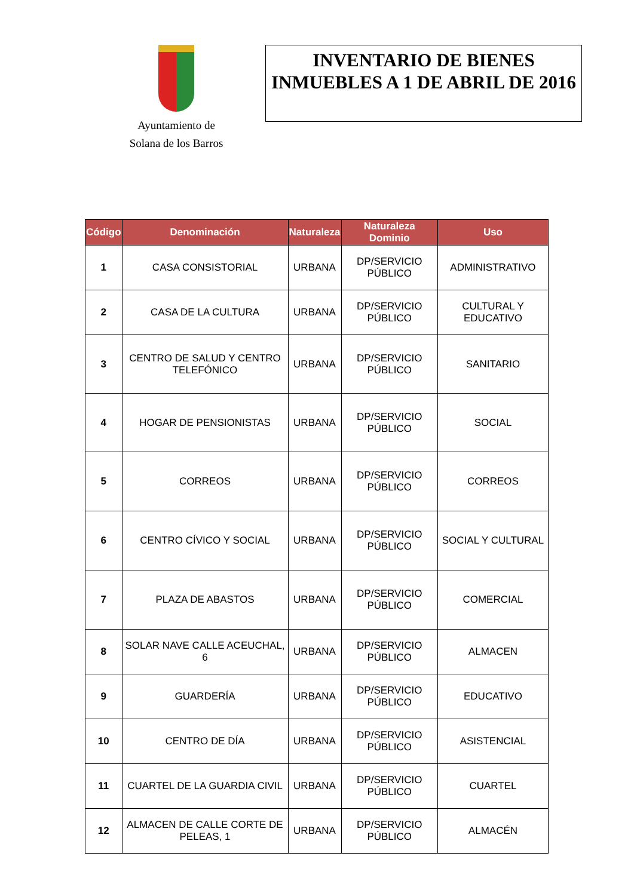Ayuntamiento de
Solana de los Barros
INVENTARIO DE BIENES INMUEBLES A 1 DE ABRIL DE 2016
| Código | Denominación | Naturaleza | Naturaleza Dominio | Uso |
| --- | --- | --- | --- | --- |
| 1 | CASA CONSISTORIAL | URBANA | DP/SERVICIO PÚBLICO | ADMINISTRATIVO |
| 2 | CASA DE LA CULTURA | URBANA | DP/SERVICIO PÚBLICO | CULTURAL Y EDUCATIVO |
| 3 | CENTRO DE SALUD Y CENTRO TELEFÓNICO | URBANA | DP/SERVICIO PÚBLICO | SANITARIO |
| 4 | HOGAR DE PENSIONISTAS | URBANA | DP/SERVICIO PÚBLICO | SOCIAL |
| 5 | CORREOS | URBANA | DP/SERVICIO PÚBLICO | CORREOS |
| 6 | CENTRO CÍVICO Y SOCIAL | URBANA | DP/SERVICIO PÚBLICO | SOCIAL Y CULTURAL |
| 7 | PLAZA DE ABASTOS | URBANA | DP/SERVICIO PÚBLICO | COMERCIAL |
| 8 | SOLAR NAVE CALLE ACEUCHAL, 6 | URBANA | DP/SERVICIO PÚBLICO | ALMACEN |
| 9 | GUARDERÍA | URBANA | DP/SERVICIO PÚBLICO | EDUCATIVO |
| 10 | CENTRO DE DÍA | URBANA | DP/SERVICIO PÚBLICO | ASISTENCIAL |
| 11 | CUARTEL DE LA GUARDIA CIVIL | URBANA | DP/SERVICIO PÚBLICO | CUARTEL |
| 12 | ALMACEN DE CALLE CORTE DE PELEAS, 1 | URBANA | DP/SERVICIO PÚBLICO | ALMACÉN |